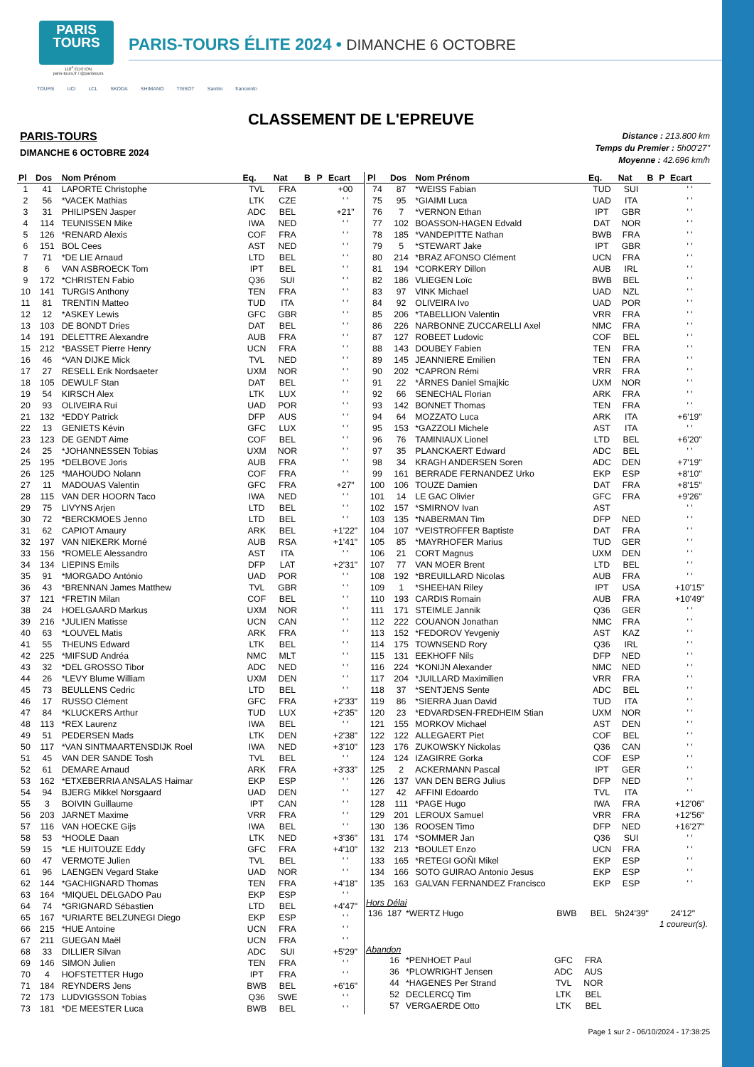PARIS
TOURS
118<sup>e</sup> ÉDITION
paris-tours.fr / @paristours
PARIS-TOURS ÉLITE 2024 • DIMANCHE 6 OCTOBRE
TOURS UCI LCL SKODA SHIMANO TISSOT Santini franceinfo
CLASSEMENT DE L'EPREUVE
PARIS-TOURS
DIMANCHE 6 OCTOBRE 2024
Distance : 213.800 km
Temps du Premier : 5h00'27"
Moyenne : 42.696 km/h
| Pl | Dos | Nom Prénom | Eq. | Nat | B | P | Ecart |
| --- | --- | --- | --- | --- | --- | --- | --- |
| 1 | 41 | LAPORTE Christophe | TVL | FRA | | | +00 |
| 2 | 56 | *VACEK Mathias | LTK | CZE | | | ' ' |
| 3 | 31 | PHILIPSEN Jasper | ADC | BEL | | | +21" |
| 4 | 114 | TEUNISSEN Mike | IWA | NED | | | ' ' |
| 5 | 126 | *RENARD Alexis | COF | FRA | | | ' ' |
| 6 | 151 | BOL Cees | AST | NED | | | ' ' |
| 7 | 71 | *DE LIE Arnaud | LTD | BEL | | | ' ' |
| 8 | 6 | VAN ASBROECK Tom | IPT | BEL | | | ' ' |
| 9 | 172 | *CHRISTEN Fabio | Q36 | SUI | | | ' ' |
| 10 | 141 | TURGIS Anthony | TEN | FRA | | | ' ' |
| 11 | 81 | TRENTIN Matteo | TUD | ITA | | | ' ' |
| 12 | 12 | *ASKEY Lewis | GFC | GBR | | | ' ' |
| 13 | 103 | DE BONDT Dries | DAT | BEL | | | ' ' |
| 14 | 191 | DELETTRE Alexandre | AUB | FRA | | | ' ' |
| 15 | 212 | *BASSET Pierre Henry | UCN | FRA | | | ' ' |
| 16 | 46 | *VAN DIJKE Mick | TVL | NED | | | ' ' |
| 17 | 27 | RESELL Erik Nordsaeter | UXM | NOR | | | ' ' |
| 18 | 105 | DEWULF Stan | DAT | BEL | | | ' ' |
| 19 | 54 | KIRSCH Alex | LTK | LUX | | | ' ' |
| 20 | 93 | OLIVEIRA Rui | UAD | POR | | | ' ' |
| 21 | 132 | *EDDY Patrick | DFP | AUS | | | ' ' |
| 22 | 13 | GENIETS Kévin | GFC | LUX | | | ' ' |
| 23 | 123 | DE GENDT Aime | COF | BEL | | | ' ' |
| 24 | 25 | *JOHANNESSEN Tobias | UXM | NOR | | | ' ' |
| 25 | 195 | *DELBOVE Joris | AUB | FRA | | | ' ' |
| 26 | 125 | *MAHOUDO Nolann | COF | FRA | | | ' ' |
| 27 | 11 | MADOUAS Valentin | GFC | FRA | | | +27" |
| 28 | 115 | VAN DER HOORN Taco | IWA | NED | | | ' ' |
| 29 | 75 | LIVYNS Arjen | LTD | BEL | | | ' ' |
| 30 | 72 | *BERCKMOES Jenno | LTD | BEL | | | ' ' |
| 31 | 62 | CAPIOT Amaury | ARK | BEL | | | +1'22" |
| 32 | 197 | VAN NIEKERK Morné | AUB | RSA | | | +1'41" |
| 33 | 156 | *ROMELE Alessandro | AST | ITA | | | ' ' |
| 34 | 134 | LIEPINS Emils | DFP | LAT | | | +2'31" |
| 35 | 91 | *MORGADO António | UAD | POR | | | ' ' |
| 36 | 43 | *BRENNAN James Matthew | TVL | GBR | | | ' ' |
| 37 | 121 | *FRETIN Milan | COF | BEL | | | ' ' |
| 38 | 24 | HOELGAARD Markus | UXM | NOR | | | ' ' |
| 39 | 216 | *JULIEN Matisse | UCN | CAN | | | ' ' |
| 40 | 63 | *LOUVEL Matis | ARK | FRA | | | ' ' |
| 41 | 55 | THEUNS Edward | LTK | BEL | | | ' ' |
| 42 | 225 | *MIFSUD Andréa | NMC | MLT | | | ' ' |
| 43 | 32 | *DEL GROSSO Tibor | ADC | NED | | | ' ' |
| 44 | 26 | *LEVY Blume William | UXM | DEN | | | ' ' |
| 45 | 73 | BEULLENS Cedric | LTD | BEL | | | ' ' |
| 46 | 17 | RUSSO Clément | GFC | FRA | | | +2'33" |
| 47 | 84 | *KLUCKERS Arthur | TUD | LUX | | | +2'35" |
| 48 | 113 | *REX Laurenz | IWA | BEL | | | ' ' |
| 49 | 51 | PEDERSEN Mads | LTK | DEN | | | +2'38" |
| 50 | 117 | *VAN SINTMAARTENSDIJK Roel | IWA | NED | | | +3'10" |
| 51 | 45 | VAN DER SANDE Tosh | TVL | BEL | | | ' ' |
| 52 | 61 | DEMARE Arnaud | ARK | FRA | | | +3'33" |
| 53 | 162 | *ETXEBERRIA ANSALAS Haimar | EKP | ESP | | | ' ' |
| 54 | 94 | BJERG Mikkel Norsgaard | UAD | DEN | | | ' ' |
| 55 | 3 | BOIVIN Guillaume | IPT | CAN | | | ' ' |
| 56 | 203 | JARNET Maxime | VRR | FRA | | | ' ' |
| 57 | 116 | VAN HOECKE Gijs | IWA | BEL | | | ' ' |
| 58 | 53 | *HOOLE Daan | LTK | NED | | | +3'36" |
| 59 | 15 | *LE HUITOUZE Eddy | GFC | FRA | | | +4'10" |
| 60 | 47 | VERMOTE Julien | TVL | BEL | | | ' ' |
| 61 | 96 | LAENGEN Vegard Stake | UAD | NOR | | | ' ' |
| 62 | 144 | *GACHIGNARD Thomas | TEN | FRA | | | +4'18" |
| 63 | 164 | *MIQUEL DELGADO Pau | EKP | ESP | | | ' ' |
| 64 | 74 | *GRIGNARD Sébastien | LTD | BEL | | | +4'47" |
| 65 | 167 | *URIARTE BELZUNEGI Diego | EKP | ESP | | | ' ' |
| 66 | 215 | *HUE Antoine | UCN | FRA | | | ' ' |
| 67 | 211 | GUEGAN Maël | UCN | FRA | | | ' ' |
| 68 | 33 | DILLIER Silvan | ADC | SUI | | | +5'29" |
| 69 | 146 | SIMON Julien | TEN | FRA | | | ' ' |
| 70 | 4 | HOFSTETTER Hugo | IPT | FRA | | | ' ' |
| 71 | 184 | REYNDERS Jens | BWB | BEL | | | +6'16" |
| 72 | 173 | LUDVIGSSON Tobias | Q36 | SWE | | | ' ' |
| 73 | 181 | *DE MEESTER Luca | BWB | BEL | | | ' ' |
| Pl | Dos | Nom Prénom | Eq. | Nat | B | P | Ecart |
| --- | --- | --- | --- | --- | --- | --- | --- |
| 74 | 87 | *WEISS Fabian | TUD | SUI | | | ' ' |
| 75 | 95 | *GIAIMI Luca | UAD | ITA | | | ' ' |
| 76 | 7 | *VERNON Ethan | IPT | GBR | | | ' ' |
| 77 | 102 | BOASSON-HAGEN Edvald | DAT | NOR | | | ' ' |
| 78 | 185 | *VANDEPITTE Nathan | BWB | FRA | | | ' ' |
| 79 | 5 | *STEWART Jake | IPT | GBR | | | ' ' |
| 80 | 214 | *BRAZ AFONSO Clément | UCN | FRA | | | ' ' |
| 81 | 194 | *CORKERY Dillon | AUB | IRL | | | ' ' |
| 82 | 186 | VLIEGEN Loïc | BWB | BEL | | | ' ' |
| 83 | 97 | VINK Michael | UAD | NZL | | | ' ' |
| 84 | 92 | OLIVEIRA Ivo | UAD | POR | | | ' ' |
| 85 | 206 | *TABELLION Valentin | VRR | FRA | | | ' ' |
| 86 | 226 | NARBONNE ZUCCARELLI Axel | NMC | FRA | | | ' ' |
| 87 | 127 | ROBEET Ludovic | COF | BEL | | | ' ' |
| 88 | 143 | DOUBEY Fabien | TEN | FRA | | | ' ' |
| 89 | 145 | JEANNIERE Emilien | TEN | FRA | | | ' ' |
| 90 | 202 | *CAPRON Rémi | VRR | FRA | | | ' ' |
| 91 | 22 | *ÅRNES Daniel Smajkic | UXM | NOR | | | ' ' |
| 92 | 66 | SENECHAL Florian | ARK | FRA | | | ' ' |
| 93 | 142 | BONNET Thomas | TEN | FRA | | | ' ' |
| 94 | 64 | MOZZATO Luca | ARK | ITA | | | +6'19" |
| 95 | 153 | *GAZZOLI Michele | AST | ITA | | | ' ' |
| 96 | 76 | TAMINIAUX Lionel | LTD | BEL | | | +6'20" |
| 97 | 35 | PLANCKAERT Edward | ADC | BEL | | | ' ' |
| 98 | 34 | KRAGH ANDERSEN Soren | ADC | DEN | | | +7'19" |
| 99 | 161 | BERRADE FERNANDEZ Urko | EKP | ESP | | | +8'10" |
| 100 | 106 | TOUZE Damien | DAT | FRA | | | +8'15" |
| 101 | 14 | LE GAC Olivier | GFC | FRA | | | +9'26" |
| 102 | 157 | *SMIRNOV Ivan | AST | | | | ' ' |
| 103 | 135 | *NABERMAN Tim | DFP | NED | | | ' ' |
| 104 | 107 | *VEISTROFFER Baptiste | DAT | FRA | | | ' ' |
| 105 | 85 | *MAYRHOFER Marius | TUD | GER | | | ' ' |
| 106 | 21 | CORT Magnus | UXM | DEN | | | ' ' |
| 107 | 77 | VAN MOER Brent | LTD | BEL | | | ' ' |
| 108 | 192 | *BREUILLARD Nicolas | AUB | FRA | | | ' ' |
| 109 | 1 | *SHEEHAN Riley | IPT | USA | | | +10'15" |
| 110 | 193 | CARDIS Romain | AUB | FRA | | | +10'49" |
| 111 | 171 | STEIMLE Jannik | Q36 | GER | | | ' ' |
| 112 | 222 | COUANON Jonathan | NMC | FRA | | | ' ' |
| 113 | 152 | *FEDOROV Yevgeniy | AST | KAZ | | | ' ' |
| 114 | 175 | TOWNSEND Rory | Q36 | IRL | | | ' ' |
| 115 | 131 | EEKHOFF Nils | DFP | NED | | | ' ' |
| 116 | 224 | *KONIJN Alexander | NMC | NED | | | ' ' |
| 117 | 204 | *JUILLARD Maximilien | VRR | FRA | | | ' ' |
| 118 | 37 | *SENTJENS Sente | ADC | BEL | | | ' ' |
| 119 | 86 | *SIERRA Juan David | TUD | ITA | | | ' ' |
| 120 | 23 | *EDVARDSEN-FREDHEIM Stian | UXM | NOR | | | ' ' |
| 121 | 155 | MORKOV Michael | AST | DEN | | | ' ' |
| 122 | 122 | ALLEGAERT Piet | COF | BEL | | | ' ' |
| 123 | 176 | ZUKOWSKY Nickolas | Q36 | CAN | | | ' ' |
| 124 | 124 | IZAGIRRE Gorka | COF | ESP | | | ' ' |
| 125 | 2 | ACKERMANN Pascal | IPT | GER | | | ' ' |
| 126 | 137 | VAN DEN BERG Julius | DFP | NED | | | ' ' |
| 127 | 42 | AFFINI Edoardo | TVL | ITA | | | ' ' |
| 128 | 111 | *PAGE Hugo | IWA | FRA | | | +12'06" |
| 129 | 201 | LEROUX Samuel | VRR | FRA | | | +12'56" |
| 130 | 136 | ROOSEN Timo | DFP | NED | | | +16'27" |
| 131 | 174 | *SOMMER Jan | Q36 | SUI | | | ' ' |
| 132 | 213 | *BOULET Enzo | UCN | FRA | | | ' ' |
| 133 | 165 | *RETEGI GOÑI Mikel | EKP | ESP | | | ' ' |
| 134 | 166 | SOTO GUIRAO Antonio Jesus | EKP | ESP | | | ' ' |
| 135 | 163 | GALVAN FERNANDEZ Francisco | EKP | ESP | | | ' ' |
Hors Délai
| 136 | 187 | *WERTZ Hugo | BWB | BEL | 5h24'39" | 24'12" |
1 coureur(s).
Abandon
| | 16 | *PENHOET Paul | GFC | FRA | |
| | 36 | *PLOWRIGHT Jensen | ADC | AUS | |
| | 44 | *HAGENES Per Strand | TVL | NOR | |
| | 52 | DECLERCQ Tim | LTK | BEL | |
| | 57 | VERGAERDE Otto | LTK | BEL | |
Page 1 sur 2 - 06/10/2024 - 17:38:25